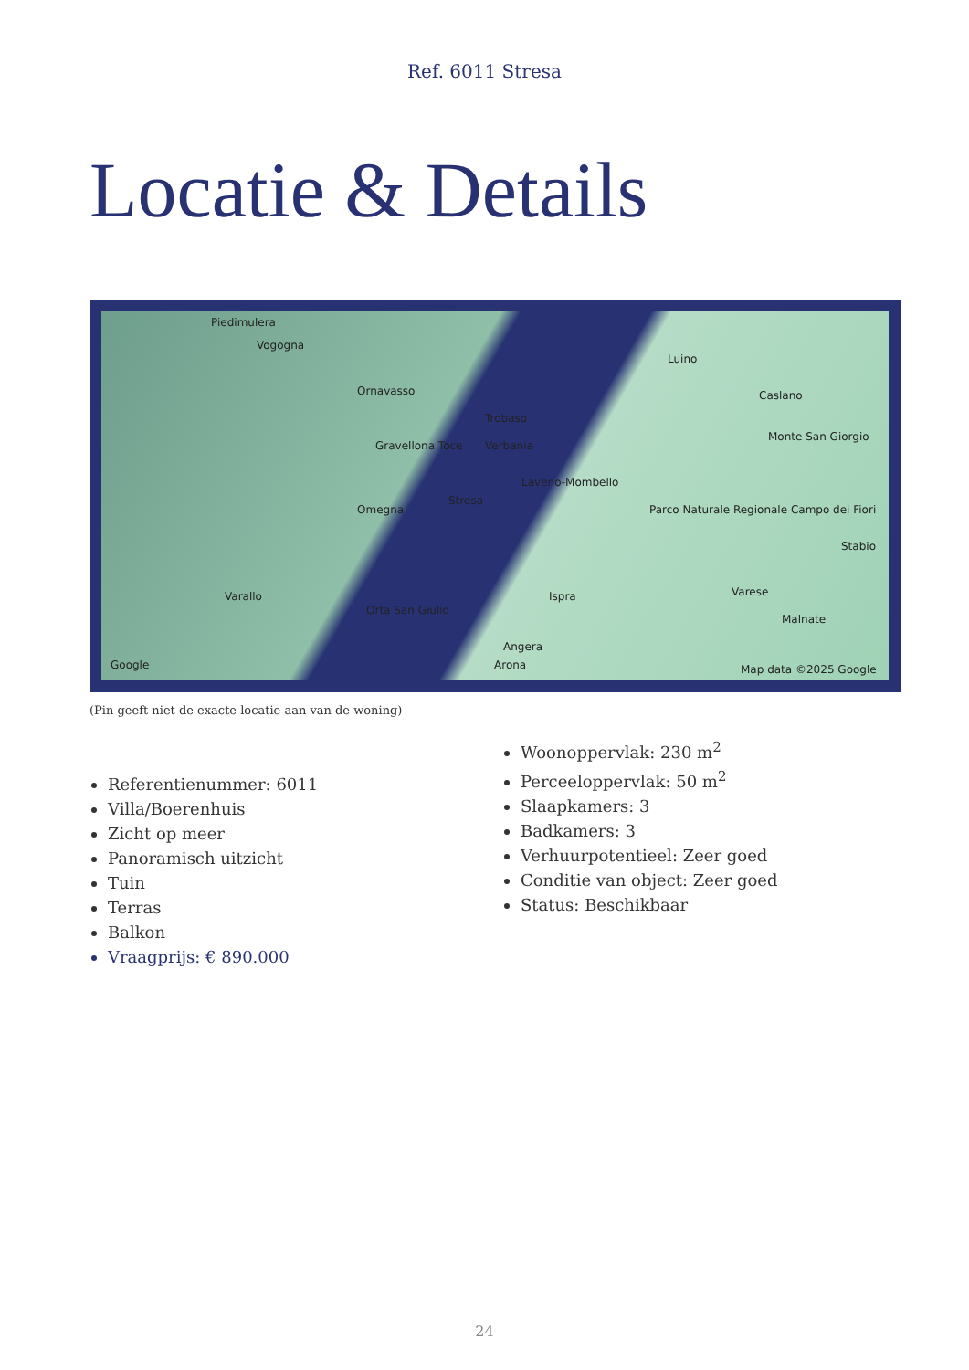Ref. 6011 Stresa
Locatie & Details
Piedimulera
Vogogna
Ornavasso
Trobaso
Gravellona Toce Verbania
Stresa
Laveno-Mombello
Omegna
Luino
Caslano
Monte San Giorgio
Parco Naturale Regionale Campo dei Fiori
Varese
Stabio
Varallo
Orta San Giulio
Ispra
Angera
Arona
Malnate
Google Map data ©2025 Google
(Pin geeft niet de exacte locatie aan van de woning)
Referentienummer: 6011
Villa/Boerenhuis
Zicht op meer
Panoramisch uitzicht
Tuin
Terras
Balkon
Vraagprijs: € 890.000
Woonoppervlak: 230 m<sup>2</sup>
Perceeloppervlak: 50 m<sup>2</sup>
Slaapkamers: 3
Badkamers: 3
Verhuurpotentieel: Zeer goed
Conditie van object: Zeer goed
Status: Beschikbaar
24